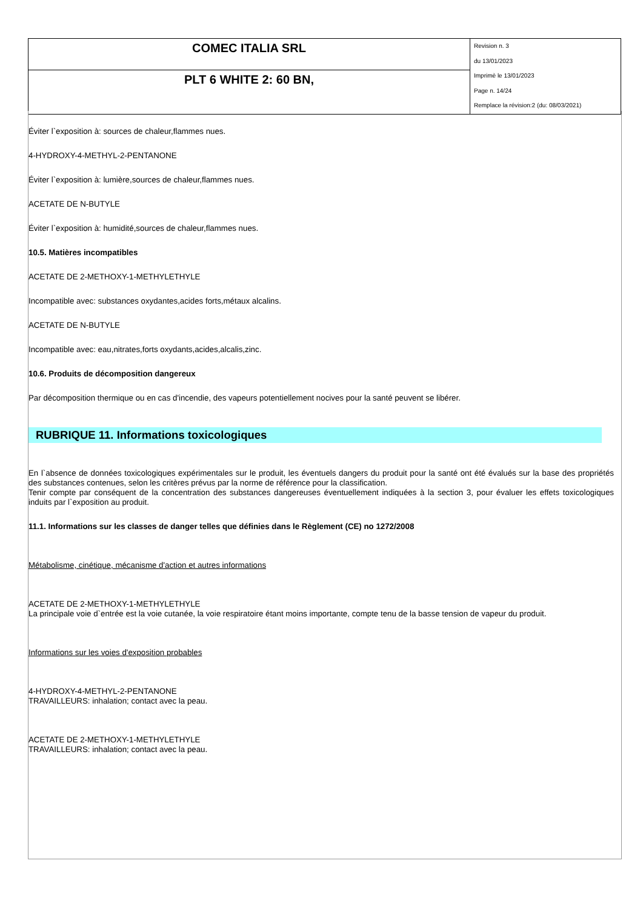| COMEC ITALIA SRL | Revision n. 3 du 13/01/2023 Imprimè le 13/01/2023 Page n. 14/24 Remplace la révision:2 (du: 08/03/2021) |
| PLT 6 WHITE 2: 60 BN, | |
Éviter l`exposition à: sources de chaleur,flammes nues.
4-HYDROXY-4-METHYL-2-PENTANONE
Éviter l`exposition à: lumière,sources de chaleur,flammes nues.
ACETATE DE N-BUTYLE
Éviter l`exposition à: humidité,sources de chaleur,flammes nues.
10.5. Matières incompatibles
ACETATE DE 2-METHOXY-1-METHYLETHYLE
Incompatible avec: substances oxydantes,acides forts,métaux alcalins.
ACETATE DE N-BUTYLE
Incompatible avec: eau,nitrates,forts oxydants,acides,alcalis,zinc.
10.6. Produits de décomposition dangereux
Par décomposition thermique ou en cas d'incendie, des vapeurs potentiellement nocives pour la santé peuvent se libérer.
RUBRIQUE 11. Informations toxicologiques
En l`absence de données toxicologiques expérimentales sur le produit, les éventuels dangers du produit pour la santé ont été évalués sur la base des propriétés des substances contenues, selon les critères prévus par la norme de référence pour la classification.
Tenir compte par conséquent de la concentration des substances dangereuses éventuellement indiquées à la section 3, pour évaluer les effets toxicologiques induits par l`exposition au produit.
11.1. Informations sur les classes de danger telles que définies dans le Règlement (CE) no 1272/2008
Métabolisme, cinétique, mécanisme d'action et autres informations
ACETATE DE 2-METHOXY-1-METHYLETHYLE
La principale voie d`entrée est la voie cutanée, la voie respiratoire étant moins importante, compte tenu de la basse tension de vapeur du produit.
Informations sur les voies d'exposition probables
4-HYDROXY-4-METHYL-2-PENTANONE
TRAVAILLEURS: inhalation; contact avec la peau.
ACETATE DE 2-METHOXY-1-METHYLETHYLE
TRAVAILLEURS: inhalation; contact avec la peau.